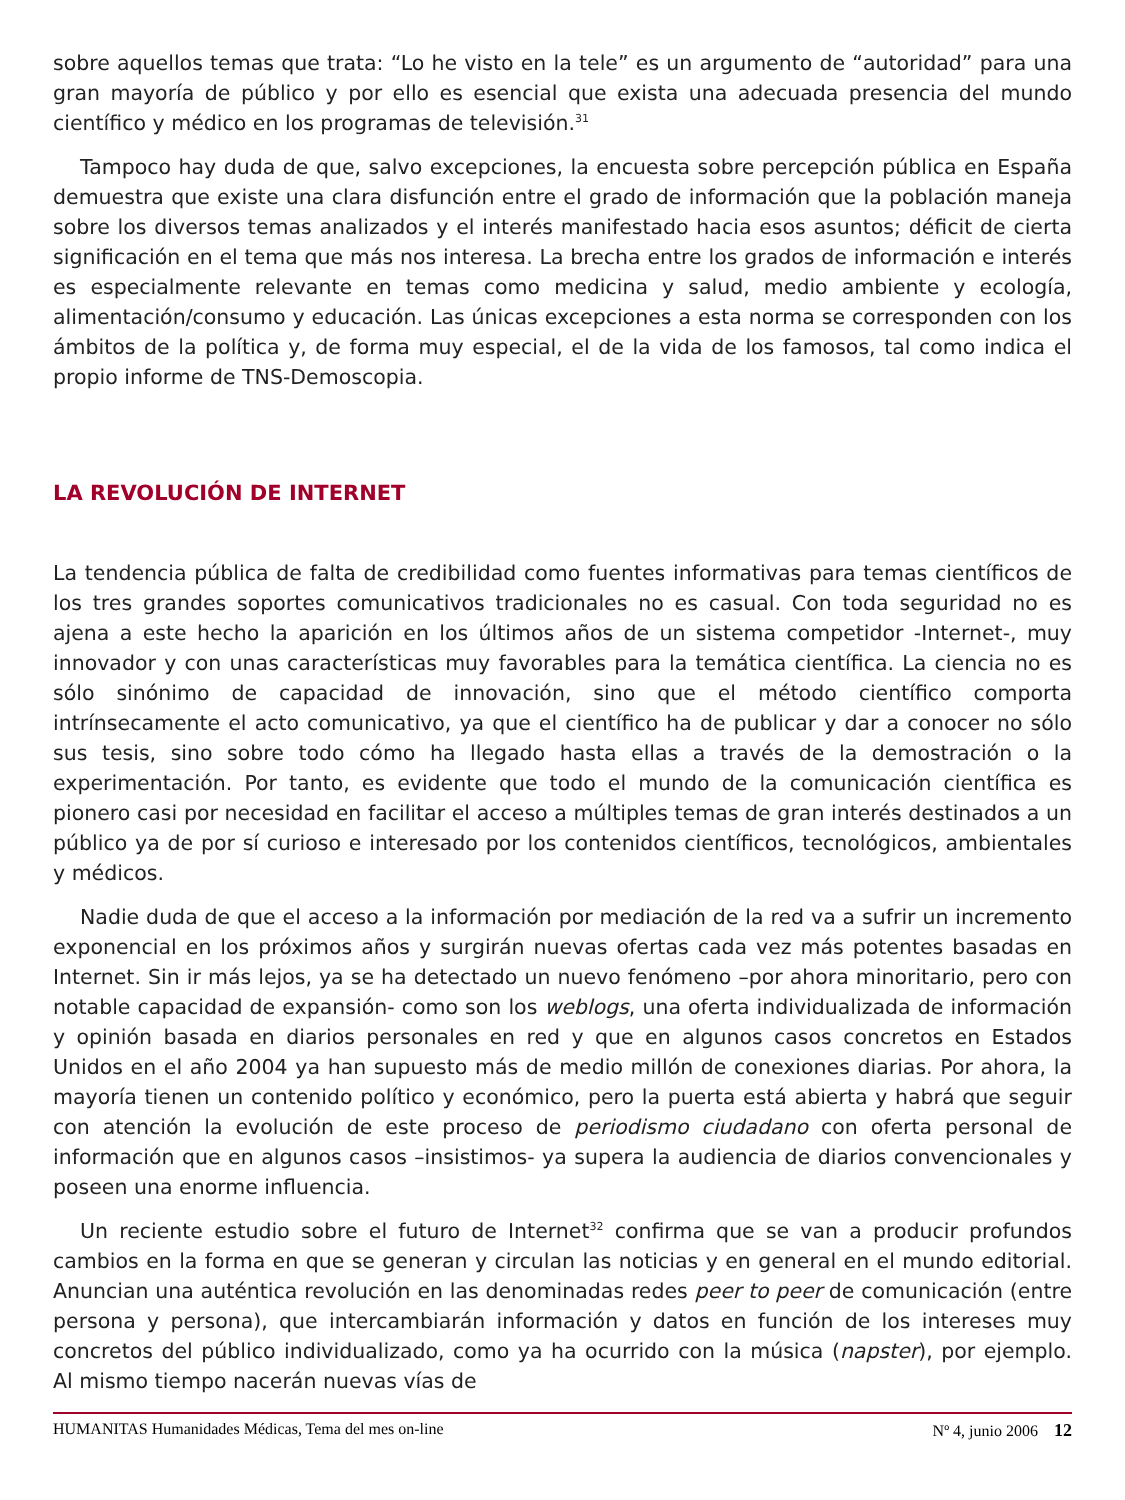sobre aquellos temas que trata: “Lo he visto en la tele” es un argumento de “autoridad” para una gran mayoría de público y por ello es esencial que exista una adecuada presencia del mundo científico y médico en los programas de televisión.<sup>31</sup>
Tampoco hay duda de que, salvo excepciones, la encuesta sobre percepción pública en España demuestra que existe una clara disfunción entre el grado de información que la población maneja sobre los diversos temas analizados y el interés manifestado hacia esos asuntos; déficit de cierta significación en el tema que más nos interesa. La brecha entre los grados de información e interés es especialmente relevante en temas como medicina y salud, medio ambiente y ecología, alimentación/consumo y educación. Las únicas excepciones a esta norma se corresponden con los ámbitos de la política y, de forma muy especial, el de la vida de los famosos, tal como indica el propio informe de TNS-Demoscopia.
LA REVOLUCIÓN DE INTERNET
La tendencia pública de falta de credibilidad como fuentes informativas para temas científicos de los tres grandes soportes comunicativos tradicionales no es casual. Con toda seguridad no es ajena a este hecho la aparición en los últimos años de un sistema competidor -Internet-, muy innovador y con unas características muy favorables para la temática científica. La ciencia no es sólo sinónimo de capacidad de innovación, sino que el método científico comporta intrínsecamente el acto comunicativo, ya que el científico ha de publicar y dar a conocer no sólo sus tesis, sino sobre todo cómo ha llegado hasta ellas a través de la demostración o la experimentación. Por tanto, es evidente que todo el mundo de la comunicación científica es pionero casi por necesidad en facilitar el acceso a múltiples temas de gran interés destinados a un público ya de por sí curioso e interesado por los contenidos científicos, tecnológicos, ambientales y médicos.
Nadie duda de que el acceso a la información por mediación de la red va a sufrir un incremento exponencial en los próximos años y surgirán nuevas ofertas cada vez más potentes basadas en Internet. Sin ir más lejos, ya se ha detectado un nuevo fenómeno –por ahora minoritario, pero con notable capacidad de expansión- como son los weblogs, una oferta individualizada de información y opinión basada en diarios personales en red y que en algunos casos concretos en Estados Unidos en el año 2004 ya han supuesto más de medio millón de conexiones diarias. Por ahora, la mayoría tienen un contenido político y económico, pero la puerta está abierta y habrá que seguir con atención la evolución de este proceso de periodismo ciudadano con oferta personal de información que en algunos casos –insistimos- ya supera la audiencia de diarios convencionales y poseen una enorme influencia.
Un reciente estudio sobre el futuro de Internet<sup>32</sup> confirma que se van a producir profundos cambios en la forma en que se generan y circulan las noticias y en general en el mundo editorial. Anuncian una auténtica revolución en las denominadas redes peer to peer de comunicación (entre persona y persona), que intercambiarán información y datos en función de los intereses muy concretos del público individualizado, como ya ha ocurrido con la música (napster), por ejemplo. Al mismo tiempo nacerán nuevas vías de
HUMANITAS Humanidades Médicas, Tema del mes on-line Nº 4, junio 2006 12